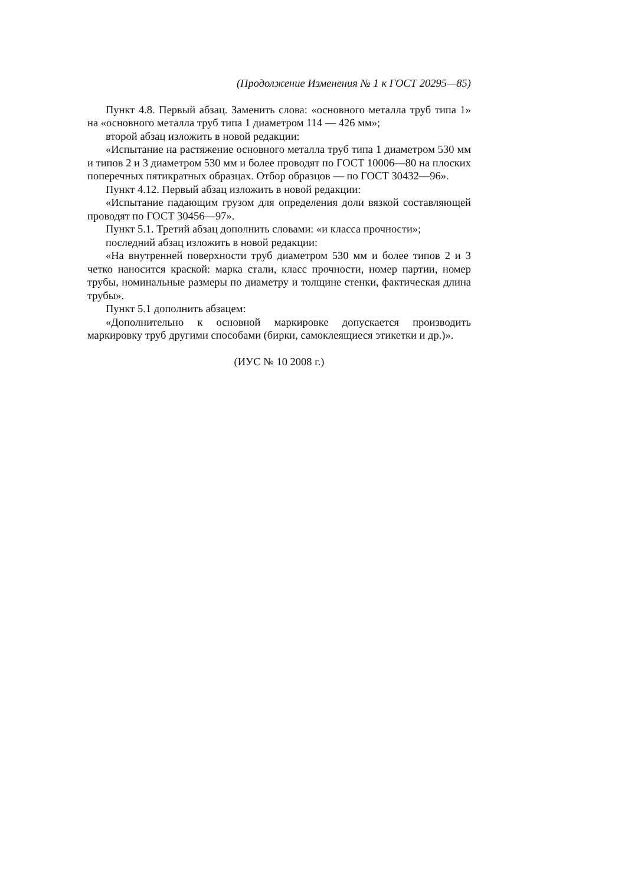(Продолжение Изменения № 1 к ГОСТ 20295—85)
Пункт 4.8. Первый абзац. Заменить слова: «основного металла труб типа 1» на «основного металла труб типа 1 диаметром 114 — 426 мм»;
второй абзац изложить в новой редакции:
«Испытание на растяжение основного металла труб типа 1 диаметром 530 мм и типов 2 и 3 диаметром 530 мм и более проводят по ГОСТ 10006—80 на плоских поперечных пятикратных образцах. Отбор образцов — по ГОСТ 30432—96».
Пункт 4.12. Первый абзац изложить в новой редакции:
«Испытание падающим грузом для определения доли вязкой составляющей проводят по ГОСТ 30456—97».
Пункт 5.1. Третий абзац дополнить словами: «и класса прочности»;
последний абзац изложить в новой редакции:
«На внутренней поверхности труб диаметром 530 мм и более типов 2 и 3 четко наносится краской: марка стали, класс прочности, номер партии, номер трубы, номинальные размеры по диаметру и толщине стенки, фактическая длина трубы».
Пункт 5.1 дополнить абзацем:
«Дополнительно к основной маркировке допускается производить маркировку труб другими способами (бирки, самоклеящиеся этикетки и др.)».
(ИУС № 10 2008 г.)